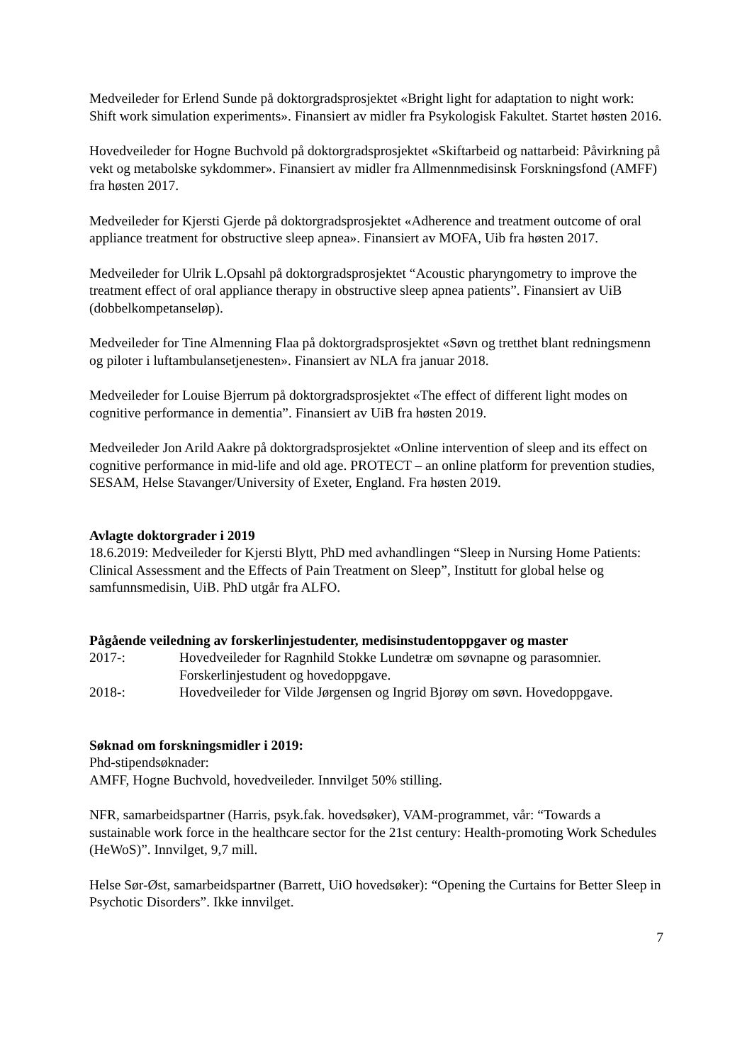Medveileder for Erlend Sunde på doktorgradsprosjektet «Bright light for adaptation to night work: Shift work simulation experiments». Finansiert av midler fra Psykologisk Fakultet. Startet høsten 2016.
Hovedveileder for Hogne Buchvold på doktorgradsprosjektet «Skiftarbeid og nattarbeid: Påvirkning på vekt og metabolske sykdommer». Finansiert av midler fra Allmennmedisinsk Forskningsfond (AMFF) fra høsten 2017.
Medveileder for Kjersti Gjerde på doktorgradsprosjektet «Adherence and treatment outcome of oral appliance treatment for obstructive sleep apnea». Finansiert av MOFA, Uib fra høsten 2017.
Medveileder for Ulrik L.Opsahl på doktorgradsprosjektet “Acoustic pharyngometry to improve the treatment effect of oral appliance therapy in obstructive sleep apnea patients”. Finansiert av UiB (dobbelkompetanseløp).
Medveileder for Tine Almenning Flaa på doktorgradsprosjektet «Søvn og tretthet blant redningsmenn og piloter i luftambulansetjenesten». Finansiert av NLA fra januar 2018.
Medveileder for Louise Bjerrum på doktorgradsprosjektet «The effect of different light modes on cognitive performance in dementia”. Finansiert av UiB fra høsten 2019.
Medveileder Jon Arild Aakre på doktorgradsprosjektet «Online intervention of sleep and its effect on cognitive performance in mid-life and old age. PROTECT – an online platform for prevention studies, SESAM, Helse Stavanger/University of Exeter, England. Fra høsten 2019.
Avlagte doktorgrader i 2019
18.6.2019: Medveileder for Kjersti Blytt, PhD med avhandlingen “Sleep in Nursing Home Patients: Clinical Assessment and the Effects of Pain Treatment on Sleep”, Institutt for global helse og samfunnsmedisin, UiB. PhD utgår fra ALFO.
Pågående veiledning av forskerlinjestudenter, medisinstudentoppgaver og master
2017-: Hovedveileder for Ragnhild Stokke Lundetræ om søvnapne og parasomnier. Forskerlinjestudent og hovedoppgave.
2018-: Hovedveileder for Vilde Jørgensen og Ingrid Bjorøy om søvn. Hovedoppgave.
Søknad om forskningsmidler i 2019:
Phd-stipendsøknader:
AMFF, Hogne Buchvold, hovedveileder. Innvilget 50% stilling.
NFR, samarbeidspartner (Harris, psyk.fak. hovedsøker), VAM-programmet, vår: “Towards a sustainable work force in the healthcare sector for the 21st century: Health-promoting Work Schedules (HeWoS)”. Innvilget, 9,7 mill.
Helse Sør-Øst, samarbeidspartner (Barrett, UiO hovedsøker): “Opening the Curtains for Better Sleep in Psychotic Disorders”. Ikke innvilget.
7